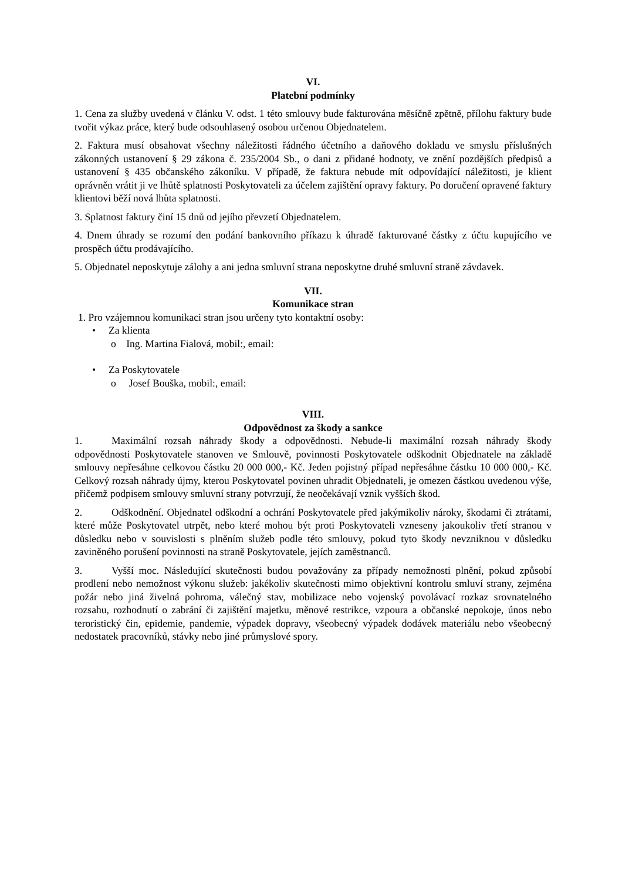VI.
Platební podmínky
1. Cena za služby uvedená v článku V. odst. 1 této smlouvy bude fakturována měsíčně zpětně, přílohu faktury bude tvořit výkaz práce, který bude odsouhlasený osobou určenou Objednatelem.
2. Faktura musí obsahovat všechny náležitosti řádného účetního a daňového dokladu ve smyslu příslušných zákonných ustanovení § 29 zákona č. 235/2004 Sb., o dani z přidané hodnoty, ve znění pozdějších předpisů a ustanovení § 435 občanského zákoníku. V případě, že faktura nebude mít odpovídající náležitosti, je klient oprávněn vrátit ji ve lhůtě splatnosti Poskytovateli za účelem zajištění opravy faktury. Po doručení opravené faktury klientovi běží nová lhůta splatnosti.
3. Splatnost faktury činí 15 dnů od jejího převzetí Objednatelem.
4. Dnem úhrady se rozumí den podání bankovního příkazu k úhradě fakturované částky z účtu kupujícího ve prospěch účtu prodávajícího.
5. Objednatel neposkytuje zálohy a ani jedna smluvní strana neposkytne druhé smluvní straně závdavek.
VII.
Komunikace stran
1. Pro vzájemnou komunikaci stran jsou určeny tyto kontaktní osoby:
• Za klienta
o Ing. Martina Fialová, mobil:, email:
• Za Poskytovatele
o Josef Bouška, mobil:, email:
VIII.
Odpovědnost za škody a sankce
1. Maximální rozsah náhrady škody a odpovědnosti. Nebude-li maximální rozsah náhrady škody odpovědnosti Poskytovatele stanoven ve Smlouvě, povinnosti Poskytovatele odškodnit Objednatele na základě smlouvy nepřesáhne celkovou částku 20 000 000,- Kč. Jeden pojistný případ nepřesáhne částku 10 000 000,- Kč. Celkový rozsah náhrady újmy, kterou Poskytovatel povinen uhradit Objednateli, je omezen částkou uvedenou výše, přičemž podpisem smlouvy smluvní strany potvrzují, že neočekávají vznik vyšších škod.
2. Odškodnění. Objednatel odškodní a ochrání Poskytovatele před jakýmikoliv nároky, škodami či ztrátami, které může Poskytovatel utrpět, nebo které mohou být proti Poskytovateli vzneseny jakoukoliv třetí stranou v důsledku nebo v souvislosti s plněním služeb podle této smlouvy, pokud tyto škody nevzniknou v důsledku zaviněného porušení povinnosti na straně Poskytovatele, jejích zaměstnanců.
3. Vyšší moc. Následující skutečnosti budou považovány za případy nemožnosti plnění, pokud způsobí prodlení nebo nemožnost výkonu služeb: jakékoliv skutečnosti mimo objektivní kontrolu smluví strany, zejména požár nebo jiná živelná pohroma, válečný stav, mobilizace nebo vojenský povolávací rozkaz srovnatelného rozsahu, rozhodnutí o zabrání či zajištění majetku, měnové restrikce, vzpoura a občanské nepokoje, únos nebo teroristický čin, epidemie, pandemie, výpadek dopravy, všeobecný výpadek dodávek materiálu nebo všeobecný nedostatek pracovníků, stávky nebo jiné průmyslové spory.